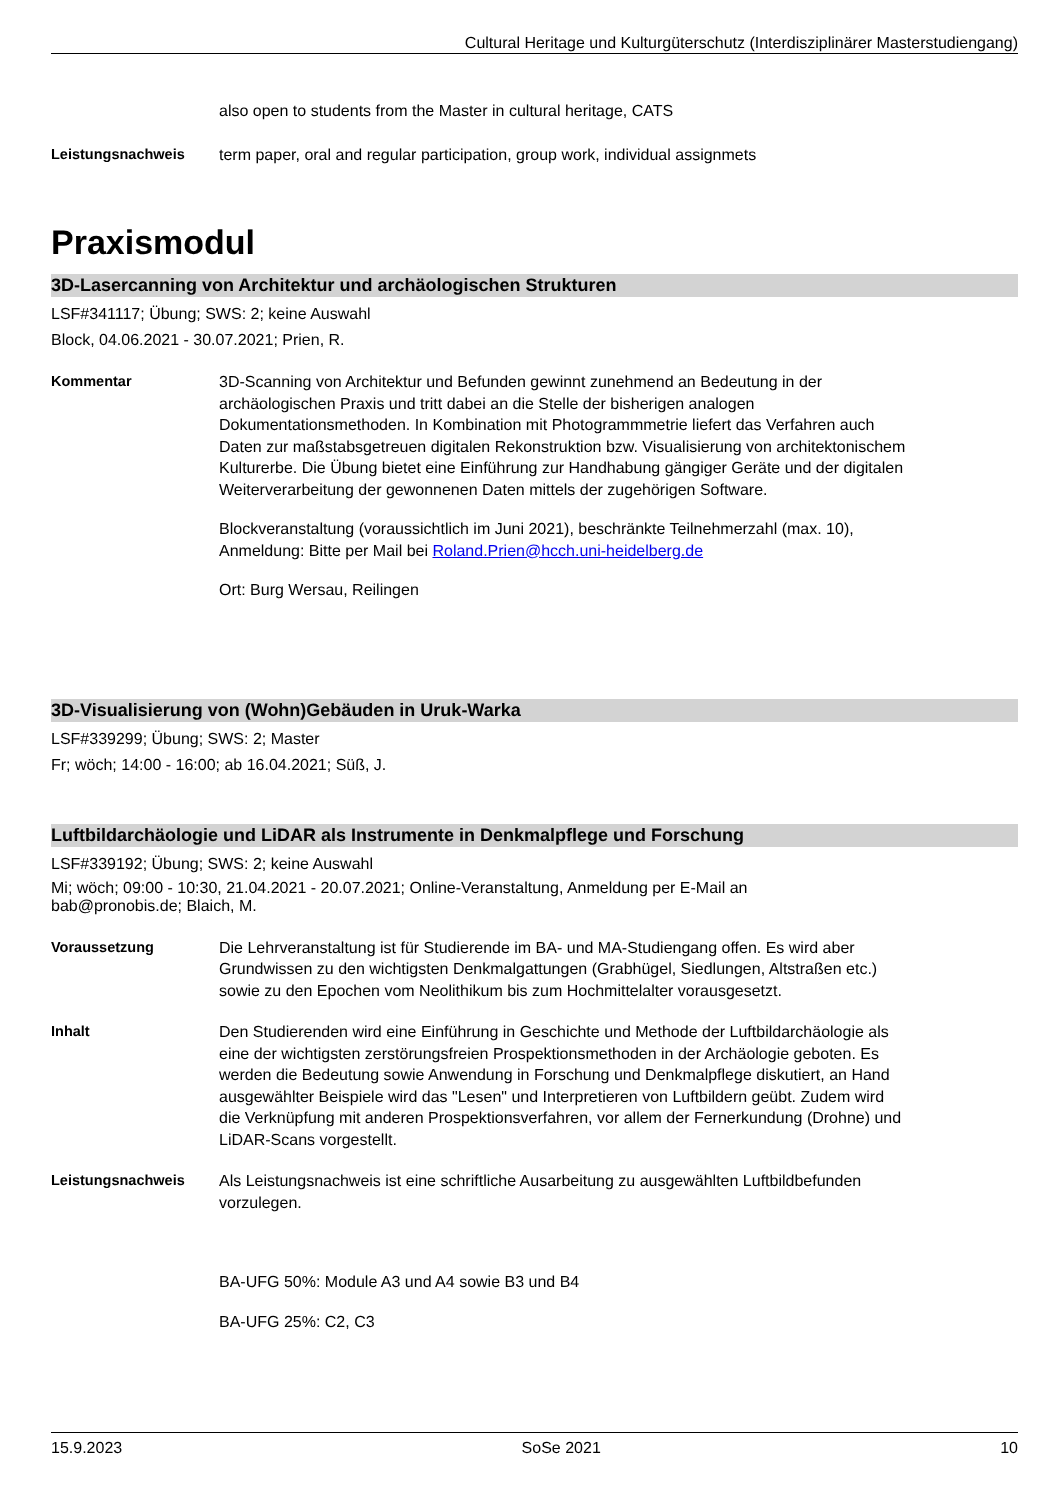Cultural Heritage und Kulturgüterschutz (Interdisziplinärer Masterstudiengang)
also open to students from the Master in cultural heritage, CATS
Leistungsnachweis term paper, oral and regular participation, group work, individual assignmets
Praxismodul
3D-Lasercanning von Architektur und archäologischen Strukturen
LSF#341117; Übung; SWS: 2; keine Auswahl
Block, 04.06.2021 - 30.07.2021; Prien, R.
Kommentar 3D-Scanning von Architektur und Befunden gewinnt zunehmend an Bedeutung in der archäologischen Praxis und tritt dabei an die Stelle der bisherigen analogen Dokumentationsmethoden. In Kombination mit Photogrammmetrie liefert das Verfahren auch Daten zur maßstabsgetreuen digitalen Rekonstruktion bzw. Visualisierung von architektonischem Kulturerbe. Die Übung bietet eine Einführung zur Handhabung gängiger Geräte und der digitalen Weiterverarbeitung der gewonnenen Daten mittels der zugehörigen Software.
Blockveranstaltung (voraussichtlich im Juni 2021), beschränkte Teilnehmerzahl (max. 10), Anmeldung: Bitte per Mail bei Roland.Prien@hcch.uni-heidelberg.de
Ort: Burg Wersau, Reilingen
3D-Visualisierung von (Wohn)Gebäuden in Uruk-Warka
LSF#339299; Übung; SWS: 2; Master
Fr; wöch; 14:00 - 16:00; ab 16.04.2021; Süß, J.
Luftbildarchäologie und LiDAR als Instrumente in Denkmalpflege und Forschung
LSF#339192; Übung; SWS: 2; keine Auswahl
Mi; wöch; 09:00 - 10:30, 21.04.2021 - 20.07.2021; Online-Veranstaltung, Anmeldung per E-Mail an
bab@pronobis.de; Blaich, M.
Voraussetzung Die Lehrveranstaltung ist für Studierende im BA- und MA-Studiengang offen. Es wird aber Grundwissen zu den wichtigsten Denkmalgattungen (Grabhügel, Siedlungen, Altstraßen etc.) sowie zu den Epochen vom Neolithikum bis zum Hochmittelalter vorausgesetzt.
Inhalt Den Studierenden wird eine Einführung in Geschichte und Methode der Luftbildarchäologie als eine der wichtigsten zerstörungsfreien Prospektionsmethoden in der Archäologie geboten. Es werden die Bedeutung sowie Anwendung in Forschung und Denkmalpflege diskutiert, an Hand ausgewählter Beispiele wird das "Lesen" und Interpretieren von Luftbildern geübt. Zudem wird die Verknüpfung mit anderen Prospektionsverfahren, vor allem der Fernerkundung (Drohne) und LiDAR-Scans vorgestellt.
Leistungsnachweis Als Leistungsnachweis ist eine schriftliche Ausarbeitung zu ausgewählten Luftbildbefunden vorzulegen.
BA-UFG 50%: Module A3 und A4 sowie B3 und B4
BA-UFG 25%: C2, C3
15.9.2023 SoSe 2021 10